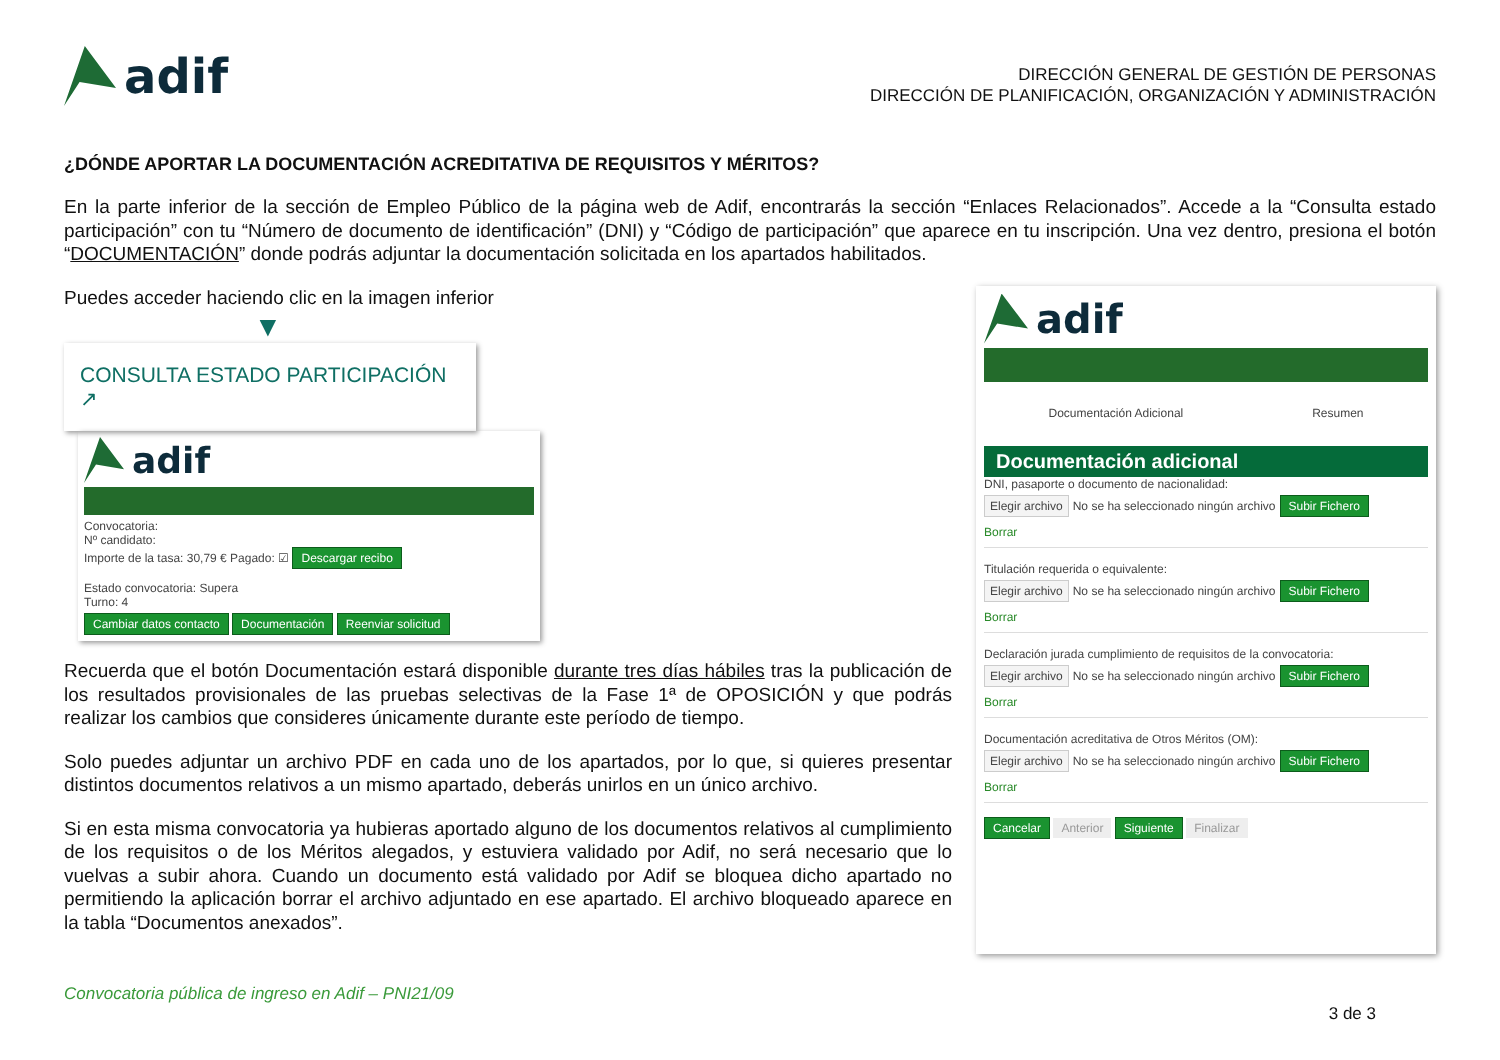adif
DIRECCIÓN GENERAL DE GESTIÓN DE PERSONAS
DIRECCIÓN DE PLANIFICACIÓN, ORGANIZACIÓN Y ADMINISTRACIÓN
¿DÓNDE APORTAR LA DOCUMENTACIÓN ACREDITATIVA DE REQUISITOS Y MÉRITOS?
En la parte inferior de la sección de Empleo Público de la página web de Adif, encontrarás la sección “Enlaces Relacionados”. Accede a la “Consulta estado participación” con tu “Número de documento de identificación” (DNI) y “Código de participación” que aparece en tu inscripción. Una vez dentro, presiona el botón “DOCUMENTACIÓN” donde podrás adjuntar la documentación solicitada en los apartados habilitados.
Puedes acceder haciendo clic en la imagen inferior
▼
CONSULTA ESTADO PARTICIPACIÓN ↗
adif
Convocatoria:
Nº candidato:
Importe de la tasa: 30,79 € Pagado: ☑ Descargar recibo
Estado convocatoria: Supera
Turno: 4
Cambiar datos contacto Documentación Reenviar solicitud
Recuerda que el botón Documentación estará disponible durante tres días hábiles tras la publicación de los resultados provisionales de las pruebas selectivas de la Fase 1ª de OPOSICIÓN y que podrás realizar los cambios que consideres únicamente durante este período de tiempo.
Solo puedes adjuntar un archivo PDF en cada uno de los apartados, por lo que, si quieres presentar distintos documentos relativos a un mismo apartado, deberás unirlos en un único archivo.
Si en esta misma convocatoria ya hubieras aportado alguno de los documentos relativos al cumplimiento de los requisitos o de los Méritos alegados, y estuviera validado por Adif, no será necesario que lo vuelvas a subir ahora. Cuando un documento está validado por Adif se bloquea dicho apartado no permitiendo la aplicación borrar el archivo adjuntado en ese apartado. El archivo bloqueado aparece en la tabla “Documentos anexados”.
adif
Documentación Adicional Resumen
Documentación adicional
DNI, pasaporte o documento de nacionalidad:
Elegir archivo No se ha seleccionado ningún archivo Subir Fichero
Borrar
Titulación requerida o equivalente:
Elegir archivo No se ha seleccionado ningún archivo Subir Fichero
Borrar
Declaración jurada cumplimiento de requisitos de la convocatoria:
Elegir archivo No se ha seleccionado ningún archivo Subir Fichero
Borrar
Documentación acreditativa de Otros Méritos (OM):
Elegir archivo No se ha seleccionado ningún archivo Subir Fichero
Borrar
Cancelar Anterior Siguiente Finalizar
Convocatoria pública de ingreso en Adif – PNI21/09
3 de 3